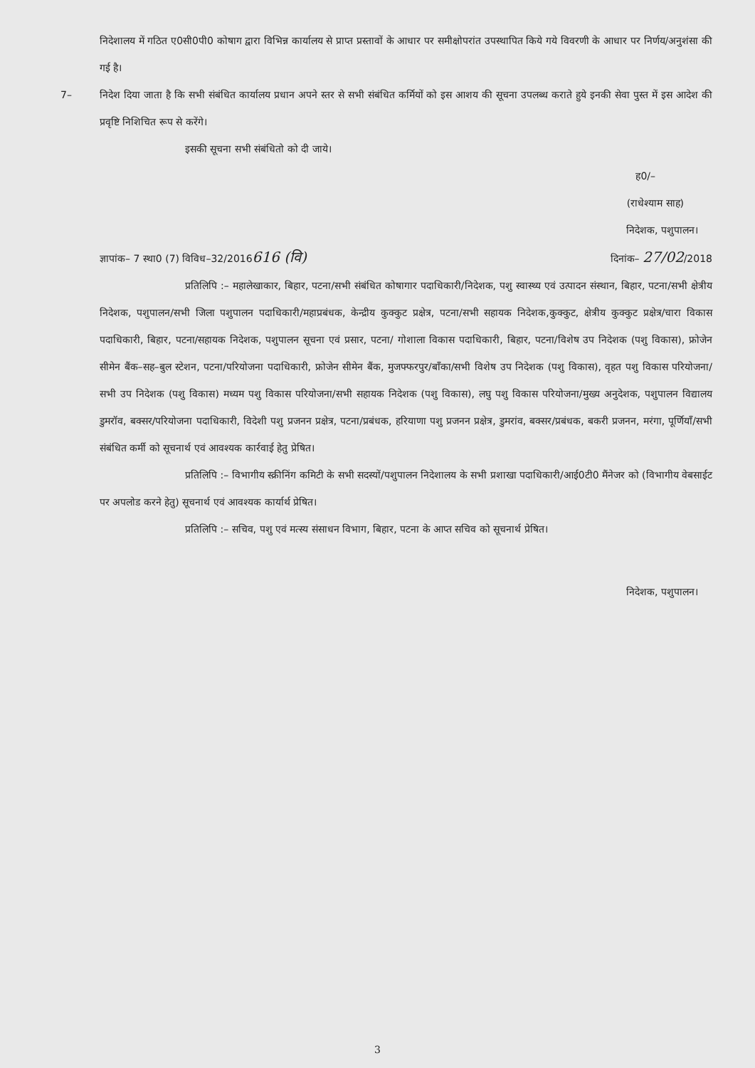निदेशालय में गठित ए0सी0पी0 कोषाग द्वारा विभिन्न कार्यालय से प्राप्त प्रस्तावों के आधार पर समीक्षोपरांत उपस्थापित किये गये विवरणी के आधार पर निर्णय/अनुशंसा की गई है।
7– निदेश दिया जाता है कि सभी संबंधित कार्यालय प्रधान अपने स्तर से सभी संबंधित कर्मियों को इस आशय की सूचना उपलब्ध कराते हुये इनकी सेवा पुस्त में इस आदेश की प्रवृष्टि निशिचित रूप से करेंगे।
इसकी सूचना सभी संबंधितो को दी जाये।
ह0/–
(राधेश्याम साह)
निदेशक, पशुपालन।
ज्ञापांक– 7 स्था0 (7) विविध–32/2016616 (वि) दिनांक– 27/02/2018
प्रतिलिपि :– महालेखाकार, बिहार, पटना/सभी संबंधित कोषागार पदाधिकारी/निदेशक, पशु स्वास्थ्य एवं उत्पादन संस्थान, बिहार, पटना/सभी क्षेत्रीय निदेशक, पशुपालन/सभी जिला पशुपालन पदाधिकारी/महाप्रबंधक, केन्द्रीय कुक्कुट प्रक्षेत्र, पटना/सभी सहायक निदेशक,कुक्कुट, क्षेत्रीय कुक्कुट प्रक्षेत्र/चारा विकास पदाधिकारी, बिहार, पटना/सहायक निदेशक, पशुपालन सूचना एवं प्रसार, पटना/ गोशाला विकास पदाधिकारी, बिहार, पटना/विशेष उप निदेशक (पशु विकास), फ्रोजेन सीमेन बैंक–सह–बुल स्टेशन, पटना/परियोजना पदाधिकारी, फ्रोजेन सीमेन बैंक, मुजफ्फरपुर/बाँका/सभी विशेष उप निदेशक (पशु विकास), वृहत पशु विकास परियोजना/सभी उप निदेशक (पशु विकास) मध्यम पशु विकास परियोजना/सभी सहायक निदेशक (पशु विकास), लघु पशु विकास परियोजना/मुख्य अनुदेशक, पशुपालन विद्यालय डुमरॉव, बक्सर/परियोजना पदाधिकारी, विदेशी पशु प्रजनन प्रक्षेत्र, पटना/प्रबंधक, हरियाणा पशु प्रजनन प्रक्षेत्र, डुमरांव, बक्सर/प्रबंधक, बकरी प्रजनन, मरंगा, पूर्णियाँ/सभी संबंधित कर्मी को सूचनार्थ एवं आवश्यक कार्रवाई हेतु प्रेषित।
प्रतिलिपि :– विभागीय स्क्रीनिंग कमिटी के सभी सदस्यों/पशुपालन निदेशालय के सभी प्रशाखा पदाधिकारी/आई0टी0 मैंनेजर को (विभागीय वेबसाईट पर अपलोड करने हेतु) सूचनार्थ एवं आवश्यक कार्यार्थ प्रेषित।
प्रतिलिपि :– सचिव, पशु एवं मत्स्य संसाधन विभाग, बिहार, पटना के आप्त सचिव को सूचनार्थ प्रेषित।
निदेशक, पशुपालन।
3